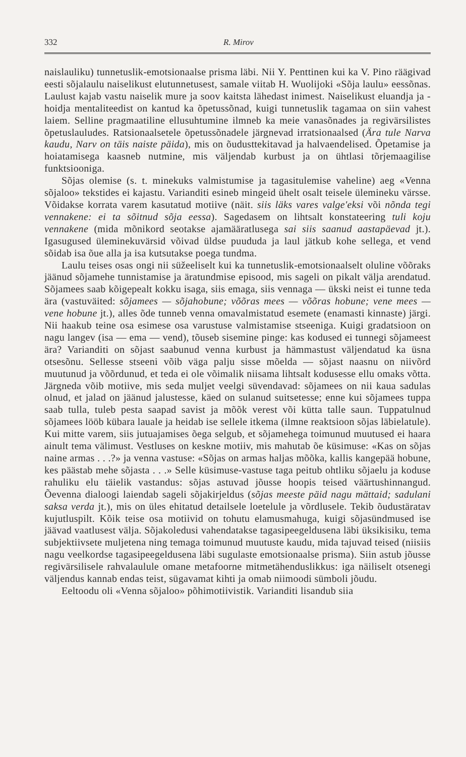332 R. Mirov
naislauliku) tunnetuslik-emotsionaalse prisma läbi. Nii Y. Penttinen kui ka V. Pino räägivad eesti sõjalaulu naiselikust elutunnetusest, samale viitab H. Wuolijoki «Sõja laulu» eessõnas. Laulust kajab vastu naiselik mure ja soov kaitsta lähedast inimest. Naiselikust eluandja ja -hoidja mentaliteedist on kantud ka õpetussõnad, kuigi tunnetuslik tagamaa on siin vahest laiem. Selline pragmaatiline ellusuhtumine ilmneb ka meie vanasõnades ja regivärsilistes õpetuslauludes. Ratsionaalsetele õpetussõnadele järgnevad irratsionaalsed (Ära tule Narva kaudu, Narv on täis naiste päida), mis on õudusttekitavad ja halvaendelised. Õpetamise ja hoiatamisega kaasneb nutmine, mis väljendab kurbust ja on ühtlasi tõrjemaagilise funktsiooniga.
Sõjas olemise (s. t. minekuks valmistumise ja tagasitulemise vaheline) aeg «Venna sõjaloo» tekstides ei kajastu. Varianditi esineb mingeid ühelt osalt teisele ülemineku värsse. Võidakse korrata varem kasutatud motiive (näit. siis läks vares valge'eksi või nõnda tegi vennakene: ei ta sõitnud sõja eessa). Sagedasem on lihtsalt konstateering tuli koju vennakene (mida mõnikord seotakse ajamääratlusega sai siis saanud aastapäevad jt.). Igasugused üleminekuvärsid võivad üldse puududa ja laul jätkub kohe sellega, et vend sõidab isa õue alla ja isa kutsutakse poega tundma.
Laulu teises osas ongi nii süžeeliselt kui ka tunnetuslik-emotsionaalselt oluline võõraks jäänud sõjamehe tunnistamise ja äratundmise episood, mis sageli on pikalt välja arendatud. Sõjamees saab kõigepealt kokku isaga, siis emaga, siis vennaga — ükski neist ei tunne teda ära (vastuväited: sõjamees — sõjahobune; võõras mees — võõras hobune; vene mees — vene hobune jt.), alles õde tunneb venna omavalmistatud esemete (enamasti kinnaste) järgi. Nii haakub teine osa esimese osa varustuse valmistamise stseeniga. Kuigi gradatsioon on nagu langev (isa — ema — vend), tõuseb sisemine pinge: kas kodused ei tunnegi sõjameest ära? Varianditi on sõjast saabunud venna kurbust ja hämmastust väljendatud ka üsna otsesõnu. Sellesse stseeni võib väga palju sisse mõelda — sõjast naasnu on niivõrd muutunud ja võõrdunud, et teda ei ole võimalik niisama lihtsalt kodusesse ellu omaks võtta. Järgneda võib motiive, mis seda muljet veelgi süvendavad: sõjamees on nii kaua sadulas olnud, et jalad on jäänud jalustesse, käed on sulanud suitsetesse; enne kui sõjamees tuppa saab tulla, tuleb pesta saapad savist ja mõõk verest või kütta talle saun. Tuppatulnud sõjamees lööb kübara lauale ja heidab ise sellele itkema (ilmne reaktsioon sõjas läbielatule). Kui mitte varem, siis jutuajamises õega selgub, et sõjamehega toimunud muutused ei haara ainult tema välimust. Vestluses on keskne motiiv, mis mahutab õe küsimuse: «Kas on sõjas naine armas . . .?» ja venna vastuse: «Sõjas on armas haljas mõõka, kallis kangepää hobune, kes päästab mehe sõjasta . . .» Selle küsimuse-vastuse taga peitub ohtliku sõjaelu ja koduse rahuliku elu täielik vastandus: sõjas astuvad jõusse hoopis teised väärtushinnangud. Õevenna dialoogi laiendab sageli sõjakirjeldus (sõjas meeste päid nagu mättaid; sadulani saksa verda jt.), mis on üles ehitatud detailsele loetelule ja võrdlusele. Tekib õudustäratav kujutluspilt. Kõik teise osa motiivid on tohutu elamusmahuga, kuigi sõjasündmused ise jäävad vaatlusest välja. Sõjakoledusi vahendatakse tagasipeegeldusena läbi üksikisiku, tema subjektiivsete muljetena ning temaga toimunud muutuste kaudu, mida tajuvad teised (niisiis nagu veelkordse tagasipeegeldusena läbi sugulaste emotsionaalse prisma). Siin astub jõusse regivärsilisele rahvalaulule omane metafoorne mitmetähenduslikkus: iga näiliselt otsenegi väljendus kannab endas teist, sügavamat kihti ja omab niimoodi sümboli jõudu.
Eeltoodu oli «Venna sõjaloo» põhimotiivistik. Varianditi lisandub siia